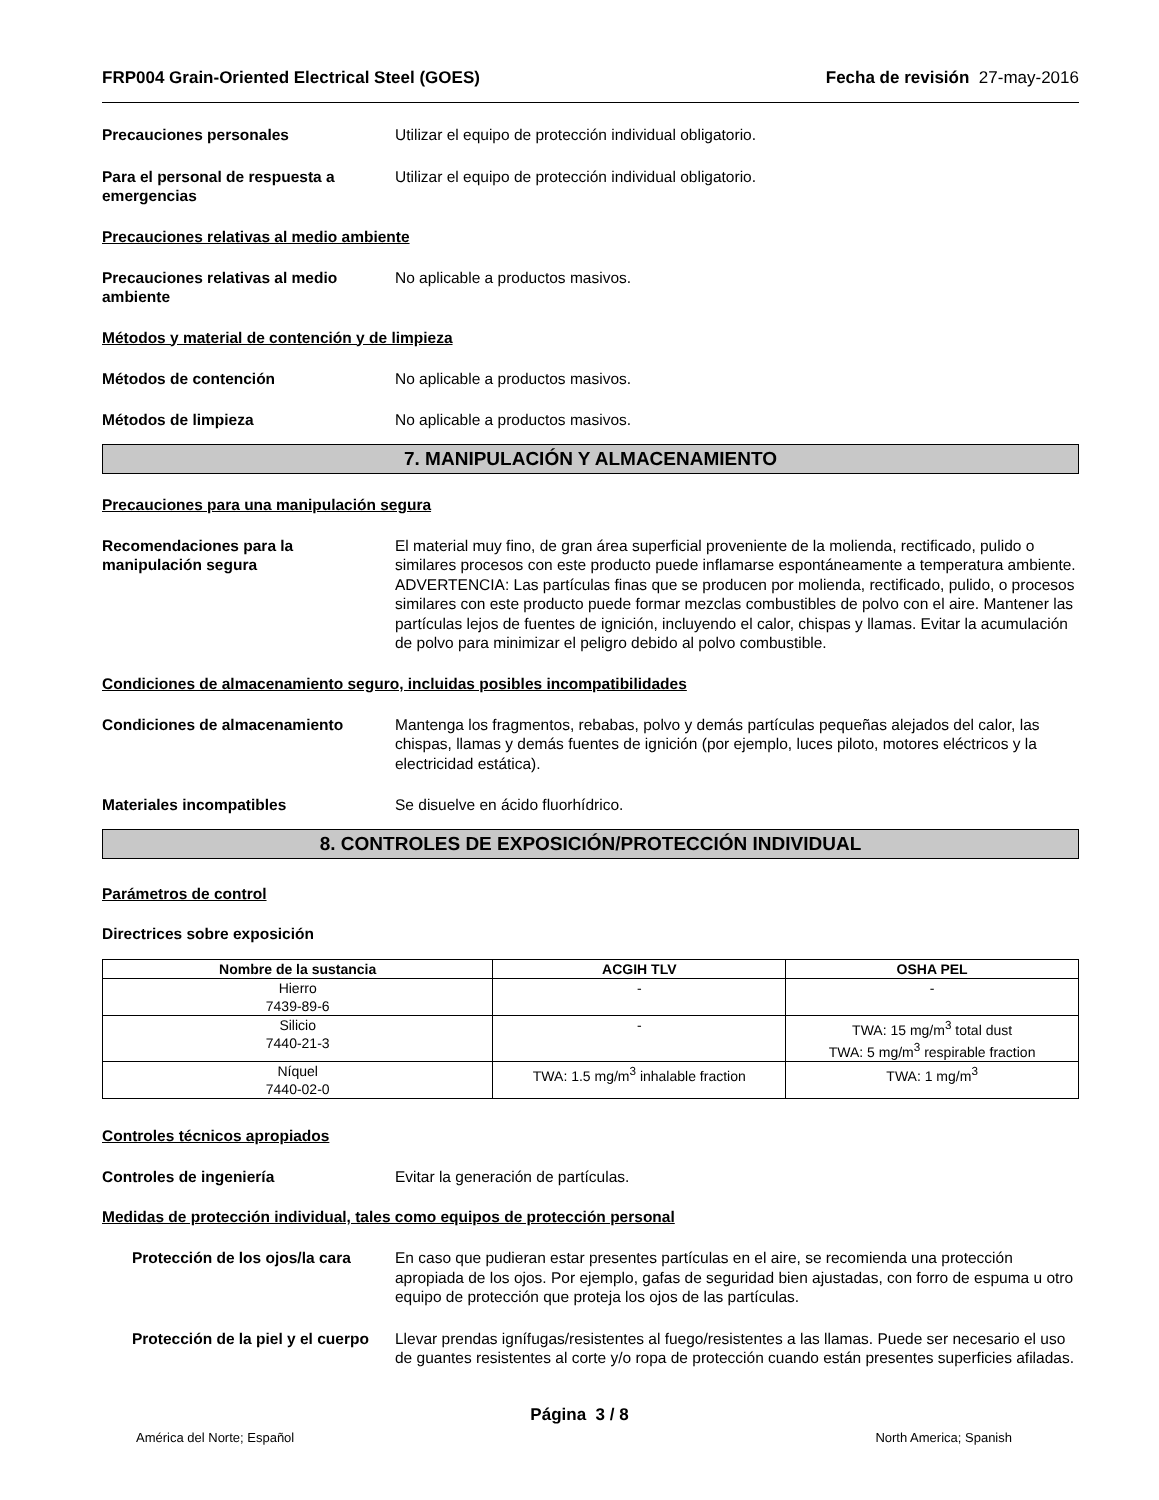FRP004 Grain-Oriented Electrical Steel (GOES) Fecha de revisión 27-may-2016
Precauciones personales Utilizar el equipo de protección individual obligatorio.
Para el personal de respuesta a emergencias
Utilizar el equipo de protección individual obligatorio.
Precauciones relativas al medio ambiente
Precauciones relativas al medio ambiente
No aplicable a productos masivos.
Métodos y material de contención y de limpieza
Métodos de contención No aplicable a productos masivos.
Métodos de limpieza No aplicable a productos masivos.
7. MANIPULACIÓN Y ALMACENAMIENTO
Precauciones para una manipulación segura
Recomendaciones para la manipulación segura
El material muy fino, de gran área superficial proveniente de la molienda, rectificado, pulido o similares procesos con este producto puede inflamarse espontáneamente a temperatura ambiente. ADVERTENCIA: Las partículas finas que se producen por molienda, rectificado, pulido, o procesos similares con este producto puede formar mezclas combustibles de polvo con el aire. Mantener las partículas lejos de fuentes de ignición, incluyendo el calor, chispas y llamas. Evitar la acumulación de polvo para minimizar el peligro debido al polvo combustible.
Condiciones de almacenamiento seguro, incluidas posibles incompatibilidades
Condiciones de almacenamiento Mantenga los fragmentos, rebabas, polvo y demás partículas pequeñas alejados del calor, las chispas, llamas y demás fuentes de ignición (por ejemplo, luces piloto, motores eléctricos y la electricidad estática).
Materiales incompatibles Se disuelve en ácido fluorhídrico.
8. CONTROLES DE EXPOSICIÓN/PROTECCIÓN INDIVIDUAL
Parámetros de control
Directrices sobre exposición
| Nombre de la sustancia | ACGIH TLV | OSHA PEL |
| --- | --- | --- |
| Hierro 7439-89-6 | - | - |
| Silicio 7440-21-3 | - | TWA: 15 mg/m<sup>3</sup> total dust TWA: 5 mg/m<sup>3</sup> respirable fraction |
| Níquel 7440-02-0 | TWA: 1.5 mg/m<sup>3</sup> inhalable fraction | TWA: 1 mg/m<sup>3</sup> |
Controles técnicos apropiados
Controles de ingeniería Evitar la generación de partículas.
Medidas de protección individual, tales como equipos de protección personal
Protección de los ojos/la cara
En caso que pudieran estar presentes partículas en el aire, se recomienda una protección apropiada de los ojos. Por ejemplo, gafas de seguridad bien ajustadas, con forro de espuma u otro equipo de protección que proteja los ojos de las partículas.
Protección de la piel y el cuerpo
Llevar prendas ignífugas/resistentes al fuego/resistentes a las llamas. Puede ser necesario el uso de guantes resistentes al corte y/o ropa de protección cuando están presentes superficies afiladas.
Página 3 / 8
América del Norte; Español North America; Spanish